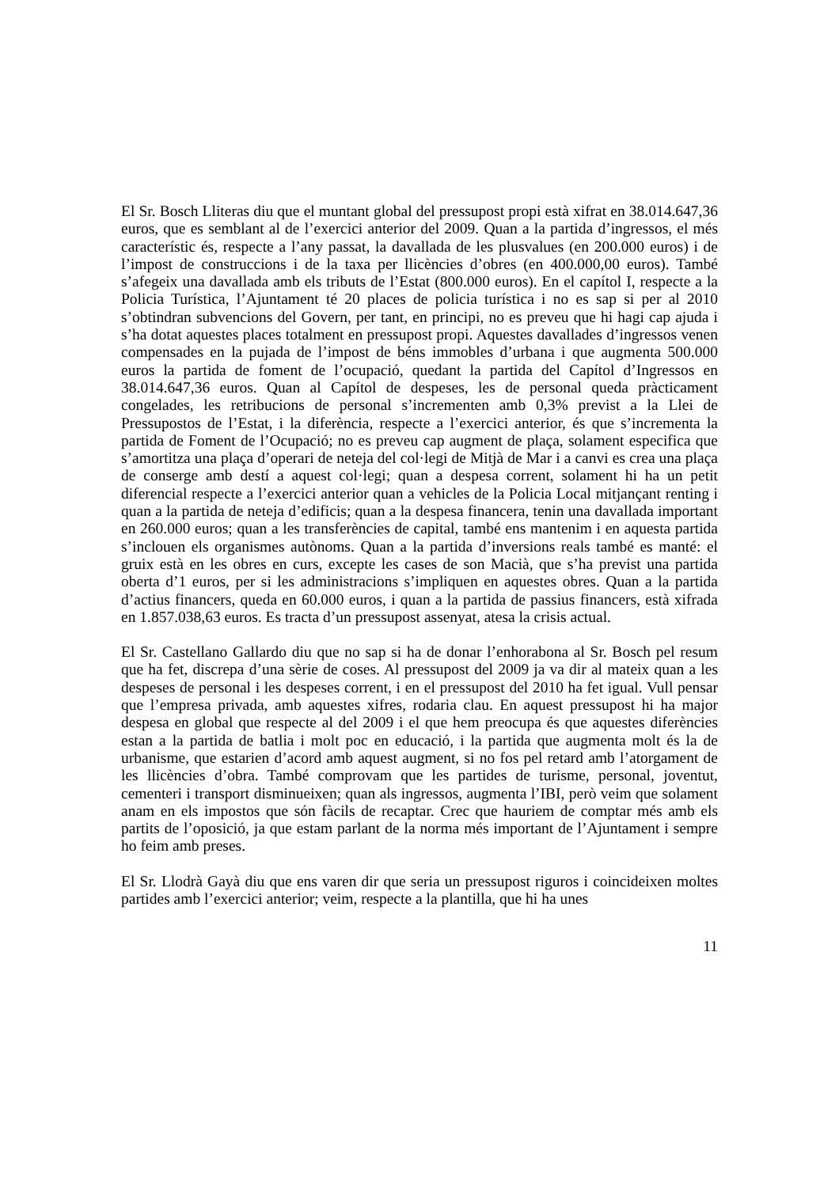El Sr. Bosch Lliteras diu que el muntant global del pressupost propi està xifrat en 38.014.647,36 euros, que es semblant al de l’exercici anterior del 2009. Quan a la partida d’ingressos, el més característic és, respecte a l’any passat, la davallada de les plusvalues (en 200.000 euros) i de l’impost de construccions i de la taxa per llicències d’obres (en 400.000,00 euros). També s’afegeix una davallada amb els tributs de l’Estat (800.000 euros). En el capítol I, respecte a la Policia Turística, l’Ajuntament té 20 places de policia turística i no es sap si per al 2010 s’obtindran subvencions del Govern, per tant, en principi, no es preveu que hi hagi cap ajuda i s’ha dotat aquestes places totalment en pressupost propi. Aquestes davallades d’ingressos venen compensades en la pujada de l’impost de béns immobles d’urbana i que augmenta 500.000 euros la partida de foment de l’ocupació, quedant la partida del Capítol d’Ingressos en 38.014.647,36 euros. Quan al Capítol de despeses, les de personal queda pràcticament congelades, les retribucions de personal s’incrementen amb 0,3% previst a la Llei de Pressupostos de l’Estat, i la diferència, respecte a l’exercici anterior, és que s’incrementa la partida de Foment de l’Ocupació; no es preveu cap augment de plaça, solament especifica que s’amortitza una plaça d’operari de neteja del col·legi de Mitjà de Mar i a canvi es crea una plaça de conserge amb destí a aquest col·legi; quan a despesa corrent, solament hi ha un petit diferencial respecte a l’exercici anterior quan a vehicles de la Policia Local mitjançant renting i quan a la partida de neteja d’edificis; quan a la despesa financera, tenin una davallada important en 260.000 euros; quan a les transferències de capital, també ens mantenim i en aquesta partida s’inclouen els organismes autònoms. Quan a la partida d’inversions reals també es manté: el gruix està en les obres en curs, excepte les cases de son Macià, que s’ha previst una partida oberta d’1 euros, per si les administracions s’impliquen en aquestes obres. Quan a la partida d’actius financers, queda en 60.000 euros, i quan a la partida de passius financers, està xifrada en 1.857.038,63 euros. Es tracta d’un pressupost assenyat, atesa la crisis actual.
El Sr. Castellano Gallardo diu que no sap si ha de donar l’enhorabona al Sr. Bosch pel resum que ha fet, discrepa d’una sèrie de coses. Al pressupost del 2009 ja va dir al mateix quan a les despeses de personal i les despeses corrent, i en el pressupost del 2010 ha fet igual. Vull pensar que l’empresa privada, amb aquestes xifres, rodaria clau. En aquest pressupost hi ha major despesa en global que respecte al del 2009 i el que hem preocupa és que aquestes diferències estan a la partida de batlia i molt poc en educació, i la partida que augmenta molt és la de urbanisme, que estarien d’acord amb aquest augment, si no fos pel retard amb l’atorgament de les llicències d’obra. També comprovam que les partides de turisme, personal, joventut, cementeri i transport disminueixen; quan als ingressos, augmenta l’IBI, però veim que solament anam en els impostos que són fàcils de recaptar. Crec que hauriem de comptar més amb els partits de l’oposició, ja que estam parlant de la norma més important de l’Ajuntament i sempre ho feim amb preses.
El Sr. Llodrà Gayà diu que ens varen dir que seria un pressupost riguros i coincideixen moltes partides amb l’exercici anterior; veim, respecte a la plantilla, que hi ha unes
11